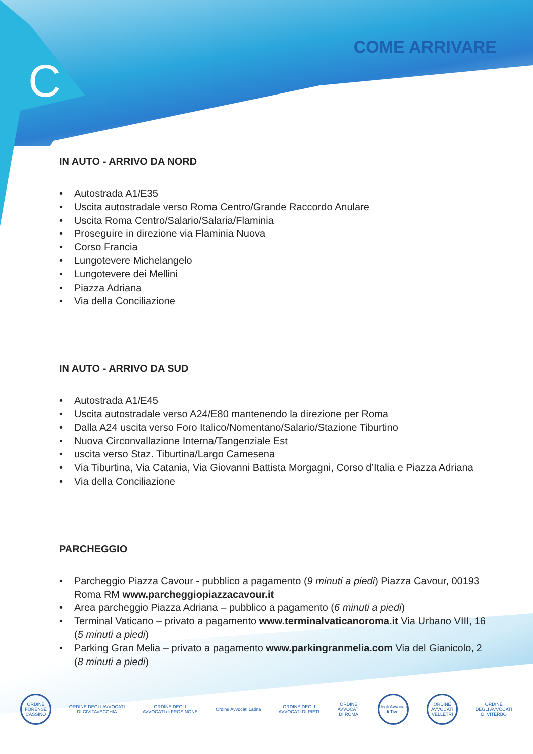C
COME ARRIVARE
IN AUTO - ARRIVO DA NORD
• Autostrada A1/E35
• Uscita autostradale verso Roma Centro/Grande Raccordo Anulare
• Uscita Roma Centro/Salario/Salaria/Flaminia
• Proseguire in direzione via Flaminia Nuova
• Corso Francia
• Lungotevere Michelangelo
• Lungotevere dei Mellini
• Piazza Adriana
• Via della Conciliazione
IN AUTO - ARRIVO DA SUD
• Autostrada A1/E45
• Uscita autostradale verso A24/E80 mantenendo la direzione per Roma
• Dalla A24 uscita verso Foro Italico/Nomentano/Salario/Stazione Tiburtino
• Nuova Circonvallazione Interna/Tangenziale Est
• uscita verso Staz. Tiburtina/Largo Camesena
• Via Tiburtina, Via Catania, Via Giovanni Battista Morgagni, Corso d’Italia e Piazza Adriana
• Via della Conciliazione
PARCHEGGIO
• Parcheggio Piazza Cavour - pubblico a pagamento (9 minuti a piedi) Piazza Cavour, 00193 Roma RM www.parcheggiopiazzacavour.it
• Area parcheggio Piazza Adriana – pubblico a pagamento (6 minuti a piedi)
• Terminal Vaticano – privato a pagamento www.terminalvaticanoroma.it Via Urbano VIII, 16 (5 minuti a piedi)
• Parking Gran Melia – privato a pagamento www.parkingranmelia.com Via del Gianicolo, 2 (8 minuti a piedi)
ORDINE FORENSE CASSINO
ORDINE DEGLI AVVOCATI
DI CIVITAVECCHIA
ORDINE DEGLI
AVVOCATI di FROSINONE
Ordine Avvocati Latina
ORDINE DEGLI
AVVOCATI DI RIETI
ORDINE
AVVOCATI
DI ROMA
degli Avvocati di Tivoli
ORDINE AVVOCATI VELLETRI
ORDINE
DEGLI AVVOCATI
DI VITERBO